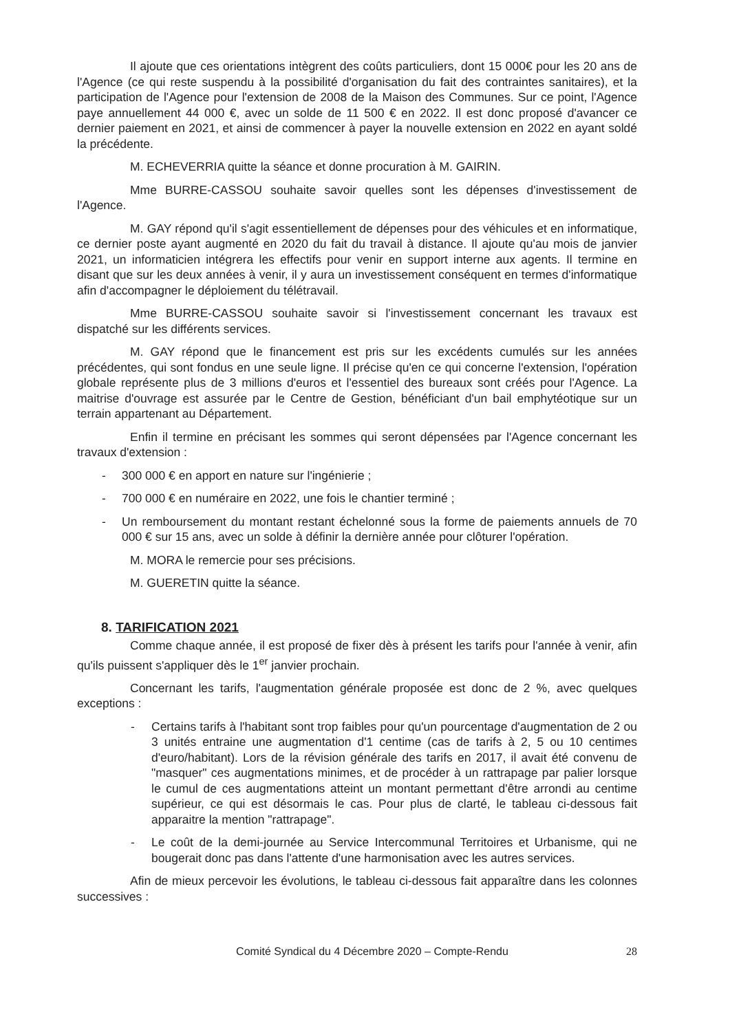Il ajoute que ces orientations intègrent des coûts particuliers, dont 15 000€ pour les 20 ans de l'Agence (ce qui reste suspendu à la possibilité d'organisation du fait des contraintes sanitaires), et la participation de l'Agence pour l'extension de 2008 de la Maison des Communes. Sur ce point, l'Agence paye annuellement 44 000 €, avec un solde de 11 500 € en 2022. Il est donc proposé d'avancer ce dernier paiement en 2021, et ainsi de commencer à payer la nouvelle extension en 2022 en ayant soldé la précédente.
M. ECHEVERRIA quitte la séance et donne procuration à M. GAIRIN.
Mme BURRE-CASSOU souhaite savoir quelles sont les dépenses d'investissement de l'Agence.
M. GAY répond qu'il s'agit essentiellement de dépenses pour des véhicules et en informatique, ce dernier poste ayant augmenté en 2020 du fait du travail à distance. Il ajoute qu'au mois de janvier 2021, un informaticien intégrera les effectifs pour venir en support interne aux agents. Il termine en disant que sur les deux années à venir, il y aura un investissement conséquent en termes d'informatique afin d'accompagner le déploiement du télétravail.
Mme BURRE-CASSOU souhaite savoir si l'investissement concernant les travaux est dispatché sur les différents services.
M. GAY répond que le financement est pris sur les excédents cumulés sur les années précédentes, qui sont fondus en une seule ligne. Il précise qu'en ce qui concerne l'extension, l'opération globale représente plus de 3 millions d'euros et l'essentiel des bureaux sont créés pour l'Agence. La maitrise d'ouvrage est assurée par le Centre de Gestion, bénéficiant d'un bail emphytéotique sur un terrain appartenant au Département.
Enfin il termine en précisant les sommes qui seront dépensées par l'Agence concernant les travaux d'extension :
- 300 000 € en apport en nature sur l'ingénierie ;
- 700 000 € en numéraire en 2022, une fois le chantier terminé ;
- Un remboursement du montant restant échelonné sous la forme de paiements annuels de 70 000 € sur 15 ans, avec un solde à définir la dernière année pour clôturer l'opération.
M. MORA le remercie pour ses précisions.
M. GUERETIN quitte la séance.
8. TARIFICATION 2021
Comme chaque année, il est proposé de fixer dès à présent les tarifs pour l'année à venir, afin qu'ils puissent s'appliquer dès le 1<sup>er</sup> janvier prochain.
Concernant les tarifs, l'augmentation générale proposée est donc de 2 %, avec quelques exceptions :
- Certains tarifs à l'habitant sont trop faibles pour qu'un pourcentage d'augmentation de 2 ou 3 unités entraine une augmentation d'1 centime (cas de tarifs à 2, 5 ou 10 centimes d'euro/habitant). Lors de la révision générale des tarifs en 2017, il avait été convenu de "masquer" ces augmentations minimes, et de procéder à un rattrapage par palier lorsque le cumul de ces augmentations atteint un montant permettant d'être arrondi au centime supérieur, ce qui est désormais le cas. Pour plus de clarté, le tableau ci-dessous fait apparaitre la mention "rattrapage".
- Le coût de la demi-journée au Service Intercommunal Territoires et Urbanisme, qui ne bougerait donc pas dans l'attente d'une harmonisation avec les autres services.
Afin de mieux percevoir les évolutions, le tableau ci-dessous fait apparaître dans les colonnes successives :
Comité Syndical du 4 Décembre 2020 – Compte-Rendu 28